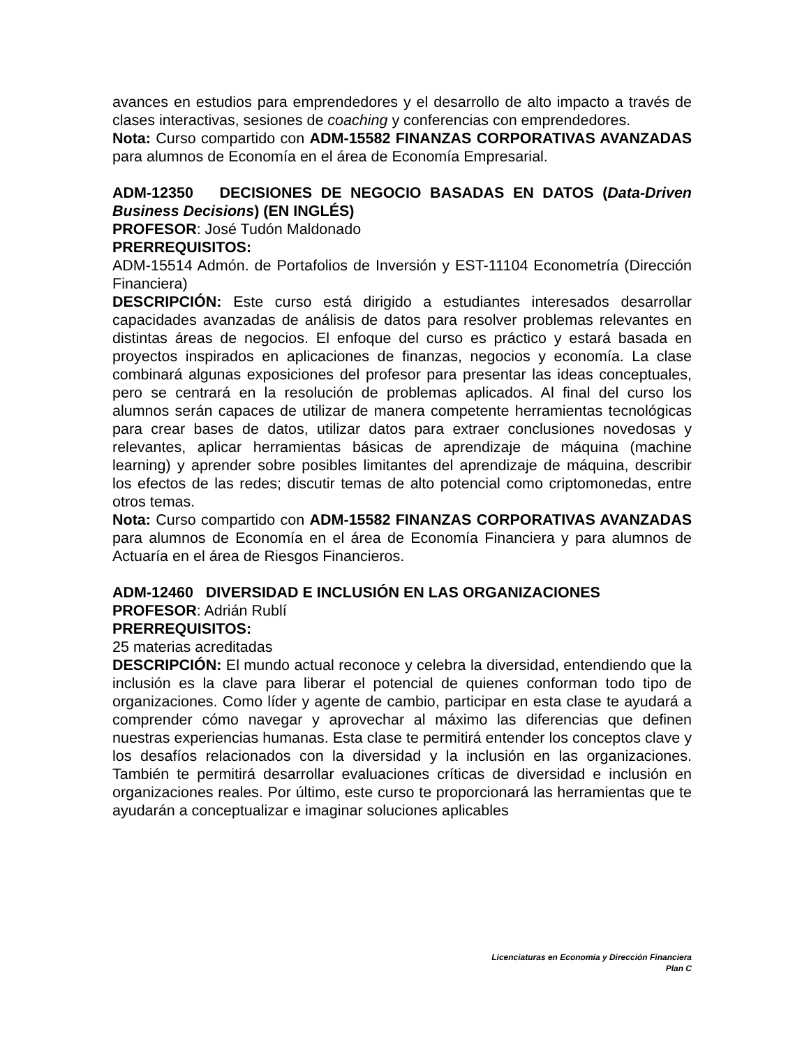avances en estudios para emprendedores y el desarrollo de alto impacto a través de clases interactivas, sesiones de coaching y conferencias con emprendedores.
Nota: Curso compartido con ADM-15582 FINANZAS CORPORATIVAS AVANZADAS para alumnos de Economía en el área de Economía Empresarial.
ADM-12350 DECISIONES DE NEGOCIO BASADAS EN DATOS (Data-Driven Business Decisions) (EN INGLÉS)
PROFESOR: José Tudón Maldonado
PRERREQUISITOS:
ADM-15514 Admón. de Portafolios de Inversión y EST-11104 Econometría (Dirección Financiera)
DESCRIPCIÓN: Este curso está dirigido a estudiantes interesados desarrollar capacidades avanzadas de análisis de datos para resolver problemas relevantes en distintas áreas de negocios. El enfoque del curso es práctico y estará basada en proyectos inspirados en aplicaciones de finanzas, negocios y economía. La clase combinará algunas exposiciones del profesor para presentar las ideas conceptuales, pero se centrará en la resolución de problemas aplicados. Al final del curso los alumnos serán capaces de utilizar de manera competente herramientas tecnológicas para crear bases de datos, utilizar datos para extraer conclusiones novedosas y relevantes, aplicar herramientas básicas de aprendizaje de máquina (machine learning) y aprender sobre posibles limitantes del aprendizaje de máquina, describir los efectos de las redes; discutir temas de alto potencial como criptomonedas, entre otros temas.
Nota: Curso compartido con ADM-15582 FINANZAS CORPORATIVAS AVANZADAS para alumnos de Economía en el área de Economía Financiera y para alumnos de Actuaría en el área de Riesgos Financieros.
ADM-12460 DIVERSIDAD E INCLUSIÓN EN LAS ORGANIZACIONES
PROFESOR: Adrián Rublí
PRERREQUISITOS:
25 materias acreditadas
DESCRIPCIÓN: El mundo actual reconoce y celebra la diversidad, entendiendo que la inclusión es la clave para liberar el potencial de quienes conforman todo tipo de organizaciones. Como líder y agente de cambio, participar en esta clase te ayudará a comprender cómo navegar y aprovechar al máximo las diferencias que definen nuestras experiencias humanas. Esta clase te permitirá entender los conceptos clave y los desafíos relacionados con la diversidad y la inclusión en las organizaciones. También te permitirá desarrollar evaluaciones críticas de diversidad e inclusión en organizaciones reales. Por último, este curso te proporcionará las herramientas que te ayudarán a conceptualizar e imaginar soluciones aplicables
Licenciaturas en Economía y Dirección Financiera
Plan C